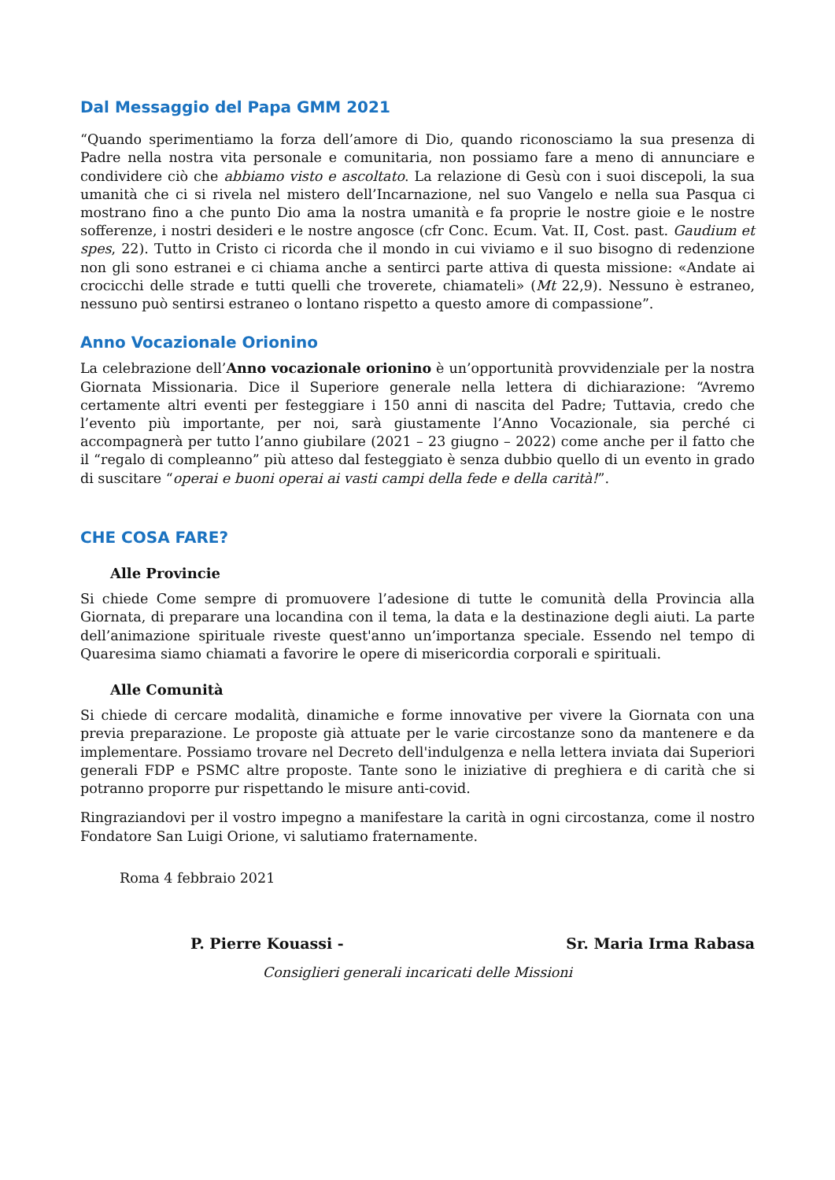Dal Messaggio del Papa GMM 2021
“Quando sperimentiamo la forza dell’amore di Dio, quando riconosciamo la sua presenza di Padre nella nostra vita personale e comunitaria, non possiamo fare a meno di annunciare e condividere ciò che abbiamo visto e ascoltato. La relazione di Gesù con i suoi discepoli, la sua umanità che ci si rivela nel mistero dell’Incarnazione, nel suo Vangelo e nella sua Pasqua ci mostrano fino a che punto Dio ama la nostra umanità e fa proprie le nostre gioie e le nostre sofferenze, i nostri desideri e le nostre angosce (cfr Conc. Ecum. Vat. II, Cost. past. Gaudium et spes, 22). Tutto in Cristo ci ricorda che il mondo in cui viviamo e il suo bisogno di redenzione non gli sono estranei e ci chiama anche a sentirci parte attiva di questa missione: «Andate ai crocicchi delle strade e tutti quelli che troverete, chiamateli» (Mt 22,9). Nessuno è estraneo, nessuno può sentirsi estraneo o lontano rispetto a questo amore di compassione”.
Anno Vocazionale Orionino
La celebrazione dell’Anno vocazionale orionino è un’opportunità provvidenziale per la nostra Giornata Missionaria. Dice il Superiore generale nella lettera di dichiarazione: “Avremo certamente altri eventi per festeggiare i 150 anni di nascita del Padre; Tuttavia, credo che l’evento più importante, per noi, sarà giustamente l’Anno Vocazionale, sia perché ci accompagnerà per tutto l’anno giubilare (2021 – 23 giugno – 2022) come anche per il fatto che il “regalo di compleanno” più atteso dal festeggiato è senza dubbio quello di un evento in grado di suscitare “operai e buoni operai ai vasti campi della fede e della carità!”.
CHE COSA FARE?
Alle Provincie
Si chiede Come sempre di promuovere l’adesione di tutte le comunità della Provincia alla Giornata, di preparare una locandina con il tema, la data e la destinazione degli aiuti. La parte dell’animazione spirituale riveste quest'anno un’importanza speciale. Essendo nel tempo di Quaresima siamo chiamati a favorire le opere di misericordia corporali e spirituali.
Alle Comunità
Si chiede di cercare modalità, dinamiche e forme innovative per vivere la Giornata con una previa preparazione. Le proposte già attuate per le varie circostanze sono da mantenere e da implementare. Possiamo trovare nel Decreto dell'indulgenza e nella lettera inviata dai Superiori generali FDP e PSMC altre proposte. Tante sono le iniziative di preghiera e di carità che si potranno proporre pur rispettando le misure anti-covid.
Ringraziandovi per il vostro impegno a manifestare la carità in ogni circostanza, come il nostro Fondatore San Luigi Orione, vi salutiamo fraternamente.
Roma 4 febbraio 2021
P. Pierre Kouassi - Sr. Maria Irma Rabasa
Consiglieri generali incaricati delle Missioni